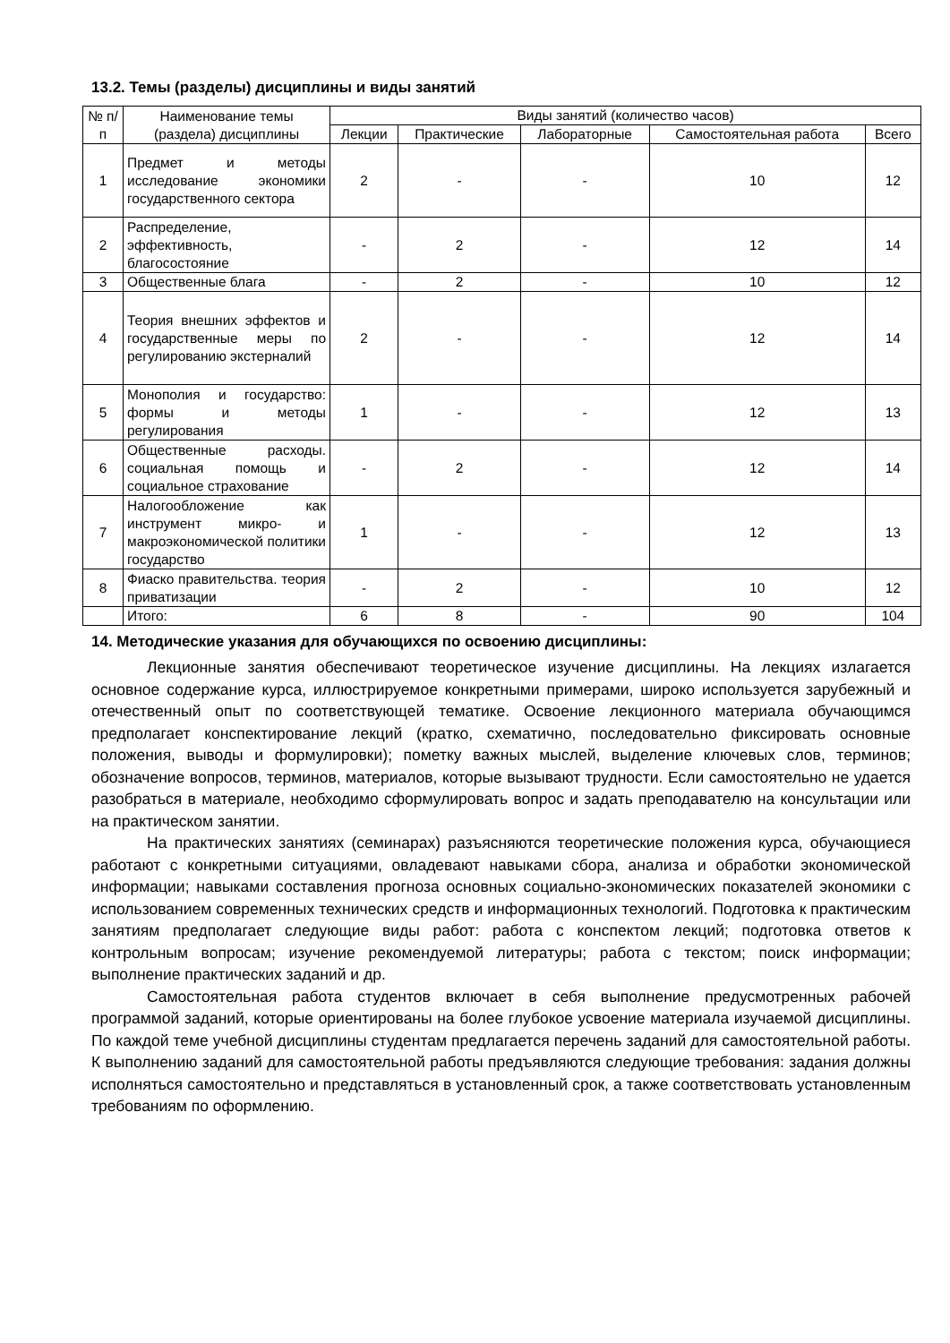13.2. Темы (разделы) дисциплины и виды занятий
| № п/п | Наименование темы (раздела) дисциплины | Виды занятий (количество часов) | | | | |
| --- | --- | --- | --- | --- | --- | --- |
| | | Лекции | Практические | Лабораторные | Самостоятельная работа | Всего |
| 1 | Предмет и методы исследование экономики государственного сектора | 2 | - | - | 10 | 12 |
| 2 | Распределение, эффективность, благосостояние | - | 2 | - | 12 | 14 |
| 3 | Общественные блага | - | 2 | - | 10 | 12 |
| 4 | Теория внешних эффектов и государственные меры по регулированию экстерналий | 2 | - | - | 12 | 14 |
| 5 | Монополия и государство: формы и методы регулирования | 1 | - | - | 12 | 13 |
| 6 | Общественные расходы. социальная помощь и социальное страхование | - | 2 | - | 12 | 14 |
| 7 | Налогообложение как инструмент микро- и макроэкономической политики государство | 1 | - | - | 12 | 13 |
| 8 | Фиаско правительства. теория приватизации | - | 2 | - | 10 | 12 |
| | Итого: | 6 | 8 | - | 90 | 104 |
14. Методические указания для обучающихся по освоению дисциплины:
Лекционные занятия обеспечивают теоретическое изучение дисциплины. На лекциях излагается основное содержание курса, иллюстрируемое конкретными примерами, широко используется зарубежный и отечественный опыт по соответствующей тематике. Освоение лекционного материала обучающимся предполагает конспектирование лекций (кратко, схематично, последовательно фиксировать основные положения, выводы и формулировки); пометку важных мыслей, выделение ключевых слов, терминов; обозначение вопросов, терминов, материалов, которые вызывают трудности. Если самостоятельно не удается разобраться в материале, необходимо сформулировать вопрос и задать преподавателю на консультации или на практическом занятии.
На практических занятиях (семинарах) разъясняются теоретические положения курса, обучающиеся работают с конкретными ситуациями, овладевают навыками сбора, анализа и обработки экономической информации; навыками составления прогноза основных социально-экономических показателей экономики с использованием современных технических средств и информационных технологий. Подготовка к практическим занятиям предполагает следующие виды работ: работа с конспектом лекций; подготовка ответов к контрольным вопросам; изучение рекомендуемой литературы; работа с текстом; поиск информации; выполнение практических заданий и др.
Самостоятельная работа студентов включает в себя выполнение предусмотренных рабочей программой заданий, которые ориентированы на более глубокое усвоение материала изучаемой дисциплины. По каждой теме учебной дисциплины студентам предлагается перечень заданий для самостоятельной работы. К выполнению заданий для самостоятельной работы предъявляются следующие требования: задания должны исполняться самостоятельно и представляться в установленный срок, а также соответствовать установленным требованиям по оформлению.